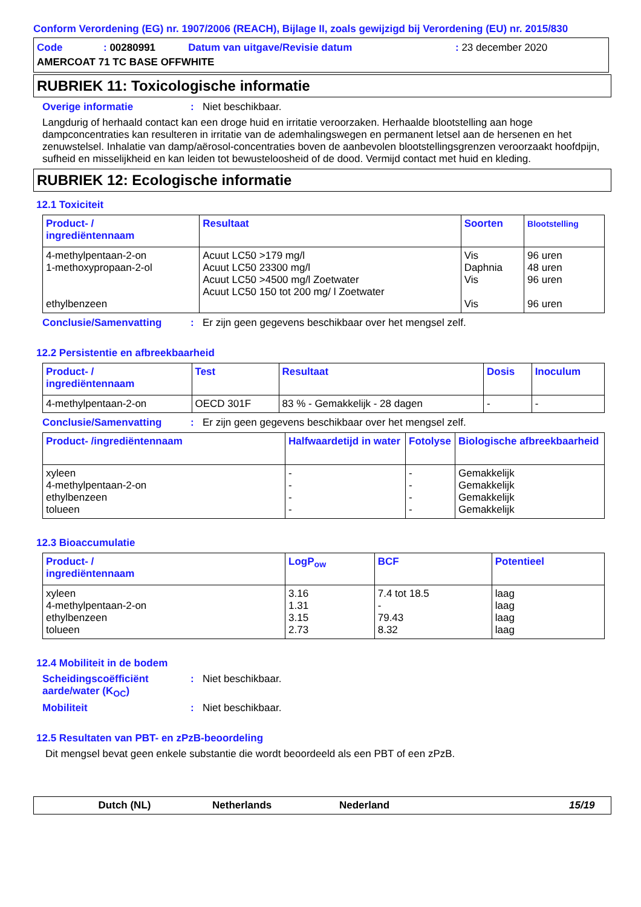Conform Verordening (EG) nr. 1907/2006 (REACH), Bijlage II, zoals gewijzigd bij Verordening (EU) nr. 2015/830
| Code | : 00280991 | Datum van uitgave/Revisie datum | : 23 december 2020 |
| AMERCOAT 71 TC BASE OFFWHITE | | | |
RUBRIEK 11: Toxicologische informatie
Overige informatie: Niet beschikbaar.
Langdurig of herhaald contact kan een droge huid en irritatie veroorzaken. Herhaalde blootstelling aan hoge dampconcentraties kan resulteren in irritatie van de ademhalingswegen en permanent letsel aan de hersenen en het zenuwstelsel. Inhalatie van damp/aërosol-concentraties boven de aanbevolen blootstellingsgrenzen veroorzaakt hoofdpijn, sufheid en misselijkheid en kan leiden tot bewusteloosheid of de dood. Vermijd contact met huid en kleding.
RUBRIEK 12: Ecologische informatie
12.1 Toxiciteit
| Product- / ingrediëntennaam | Resultaat | Soorten | Blootstelling |
| --- | --- | --- | --- |
| 4-methylpentaan-2-on 1-methoxypropaan-2-ol ethylbenzeen | Acuut LC50 >179 mg/l Acuut LC50 23300 mg/l Acuut LC50 >4500 mg/l Zoetwater Acuut LC50 150 tot 200 mg/ l Zoetwater | Vis Daphnia Vis Vis | 96 uren 48 uren 96 uren 96 uren |
Conclusie/Samenvatting: Er zijn geen gegevens beschikbaar over het mengsel zelf.
12.2 Persistentie en afbreekbaarheid
| Product- / ingrediëntennaam | Test | Resultaat | Dosis | Inoculum |
| --- | --- | --- | --- | --- |
| 4-methylpentaan-2-on | OECD 301F | 83 % - Gemakkelijk - 28 dagen | - | - |
Conclusie/Samenvatting: Er zijn geen gegevens beschikbaar over het mengsel zelf.
| Product- /ingrediëntennaam | Halfwaardetijd in water | Fotolyse | Biologische afbreekbaarheid |
| --- | --- | --- | --- |
| xyleen 4-methylpentaan-2-on ethylbenzeen tolueen | - - - - | - - - - | Gemakkelijk Gemakkelijk Gemakkelijk Gemakkelijk |
12.3 Bioaccumulatie
| Product- / ingrediëntennaam | LogP<sub>ow</sub> | BCF | Potentieel |
| --- | --- | --- | --- |
| xyleen 4-methylpentaan-2-on ethylbenzeen tolueen | 3.16 1.31 3.15 2.73 | 7.4 tot 18.5 - 79.43 8.32 | laag laag laag laag |
12.4 Mobiliteit in de bodem
Scheidingscoëfficiënt aarde/water (K<sub>OC</sub>): Niet beschikbaar.
Mobiliteit: Niet beschikbaar.
12.5 Resultaten van PBT- en zPzB-beoordeling
Dit mengsel bevat geen enkele substantie die wordt beoordeeld als een PBT of een zPzB.
Dutch (NL) Netherlands Nederland 15/19